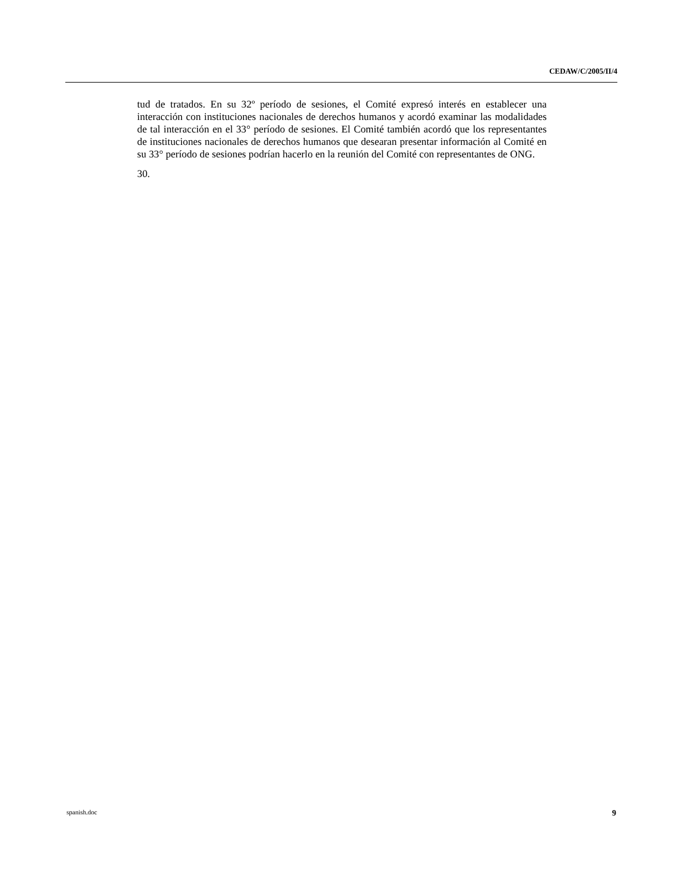CEDAW/C/2005/II/4
tud de tratados. En su 32º período de sesiones, el Comité expresó interés en establecer una interacción con instituciones nacionales de derechos humanos y acordó examinar las modalidades de tal interacción en el 33° período de sesiones. El Comité también acordó que los representantes de instituciones nacionales de derechos humanos que desearan presentar información al Comité en su 33° período de sesiones podrían hacerlo en la reunión del Comité con representantes de ONG.
30.
spanish.doc 9